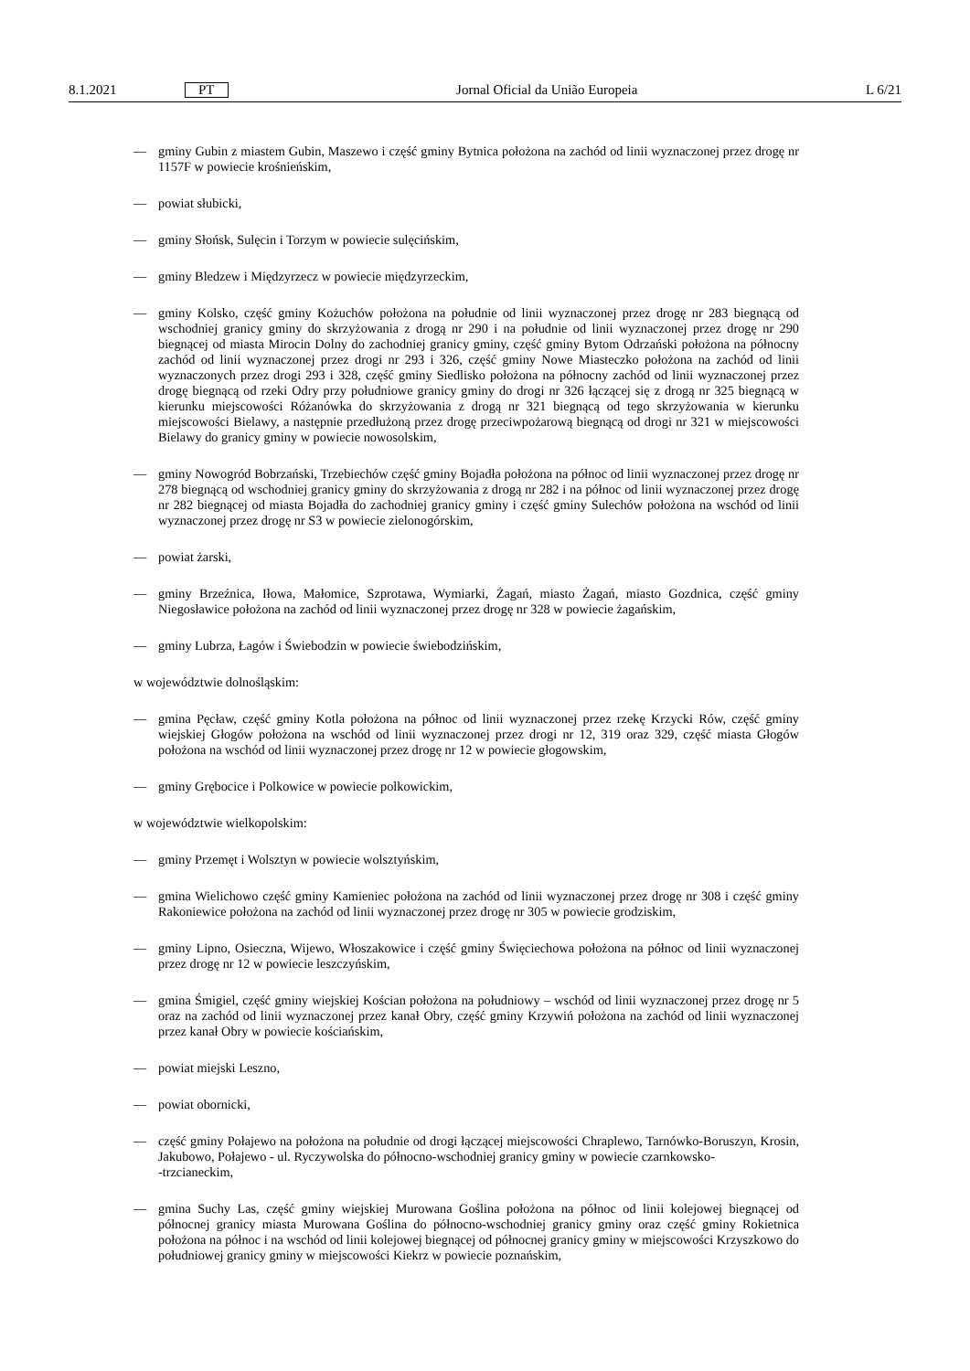8.1.2021 PT Jornal Oficial da União Europeia L 6/21
— gminy Gubin z miastem Gubin, Maszewo i część gminy Bytnica położona na zachód od linii wyznaczonej przez drogę nr 1157F w powiecie krośnieńskim,
— powiat słubicki,
— gminy Słońsk, Sulęcin i Torzym w powiecie sulęcińskim,
— gminy Bledzew i Międzyrzecz w powiecie międzyrzeckim,
— gminy Kolsko, część gminy Kożuchów położona na południe od linii wyznaczonej przez drogę nr 283 biegnącą od wschodniej granicy gminy do skrzyżowania z drogą nr 290 i na południe od linii wyznaczonej przez drogę nr 290 biegnącej od miasta Mirocin Dolny do zachodniej granicy gminy, część gminy Bytom Odrzański położona na północny zachód od linii wyznaczonej przez drogi nr 293 i 326, część gminy Nowe Miasteczko położona na zachód od linii wyznaczonych przez drogi 293 i 328, część gminy Siedlisko położona na północny zachód od linii wyznaczonej przez drogę biegnącą od rzeki Odry przy południowe granicy gminy do drogi nr 326 łączącej się z drogą nr 325 biegnącą w kierunku miejscowości Różanówka do skrzyżowania z drogą nr 321 biegnącą od tego skrzyżowania w kierunku miejscowości Bielawy, a następnie przedłużoną przez drogę przeciwpożarową biegnącą od drogi nr 321 w miejscowości Bielawy do granicy gminy w powiecie nowosolskim,
— gminy Nowogród Bobrzański, Trzebiechów część gminy Bojadła położona na północ od linii wyznaczonej przez drogę nr 278 biegnącą od wschodniej granicy gminy do skrzyżowania z drogą nr 282 i na północ od linii wyznaczonej przez drogę nr 282 biegnącej od miasta Bojadła do zachodniej granicy gminy i część gminy Sulechów położona na wschód od linii wyznaczonej przez drogę nr S3 w powiecie zielonogórskim,
— powiat żarski,
— gminy Brzeźnica, Iłowa, Małomice, Szprotawa, Wymiarki, Żagań, miasto Żagań, miasto Gozdnica, część gminy Niegosławice położona na zachód od linii wyznaczonej przez drogę nr 328 w powiecie żagańskim,
— gminy Lubrza, Łagów i Świebodzin w powiecie świebodzińskim,
w województwie dolnośląskim:
— gmina Pęcław, część gminy Kotla położona na północ od linii wyznaczonej przez rzekę Krzycki Rów, część gminy wiejskiej Głogów położona na wschód od linii wyznaczonej przez drogi nr 12, 319 oraz 329, część miasta Głogów położona na wschód od linii wyznaczonej przez drogę nr 12 w powiecie głogowskim,
— gminy Grębocice i Polkowice w powiecie polkowickim,
w województwie wielkopolskim:
— gminy Przemęt i Wolsztyn w powiecie wolsztyńskim,
— gmina Wielichowo część gminy Kamieniec położona na zachód od linii wyznaczonej przez drogę nr 308 i część gminy Rakoniewice położona na zachód od linii wyznaczonej przez drogę nr 305 w powiecie grodziskim,
— gminy Lipno, Osieczna, Wijewo, Włoszakowice i część gminy Święciechowa położona na północ od linii wyznaczonej przez drogę nr 12 w powiecie leszczyńskim,
— gmina Śmigiel, część gminy wiejskiej Kościan położona na południowy – wschód od linii wyznaczonej przez drogę nr 5 oraz na zachód od linii wyznaczonej przez kanał Obry, część gminy Krzywiń położona na zachód od linii wyznaczonej przez kanał Obry w powiecie kościańskim,
— powiat miejski Leszno,
— powiat obornicki,
— część gminy Połajewo na położona na południe od drogi łączącej miejscowości Chraplewo, Tarnówko-Boruszyn, Krosin, Jakubowo, Połajewo - ul. Ryczywolska do północno-wschodniej granicy gminy w powiecie czarnkowsko-
-trzcianeckim,
— gmina Suchy Las, część gminy wiejskiej Murowana Goślina położona na północ od linii kolejowej biegnącej od północnej granicy miasta Murowana Goślina do północno-wschodniej granicy gminy oraz część gminy Rokietnica położona na północ i na wschód od linii kolejowej biegnącej od północnej granicy gminy w miejscowości Krzyszkowo do południowej granicy gminy w miejscowości Kiekrz w powiecie poznańskim,